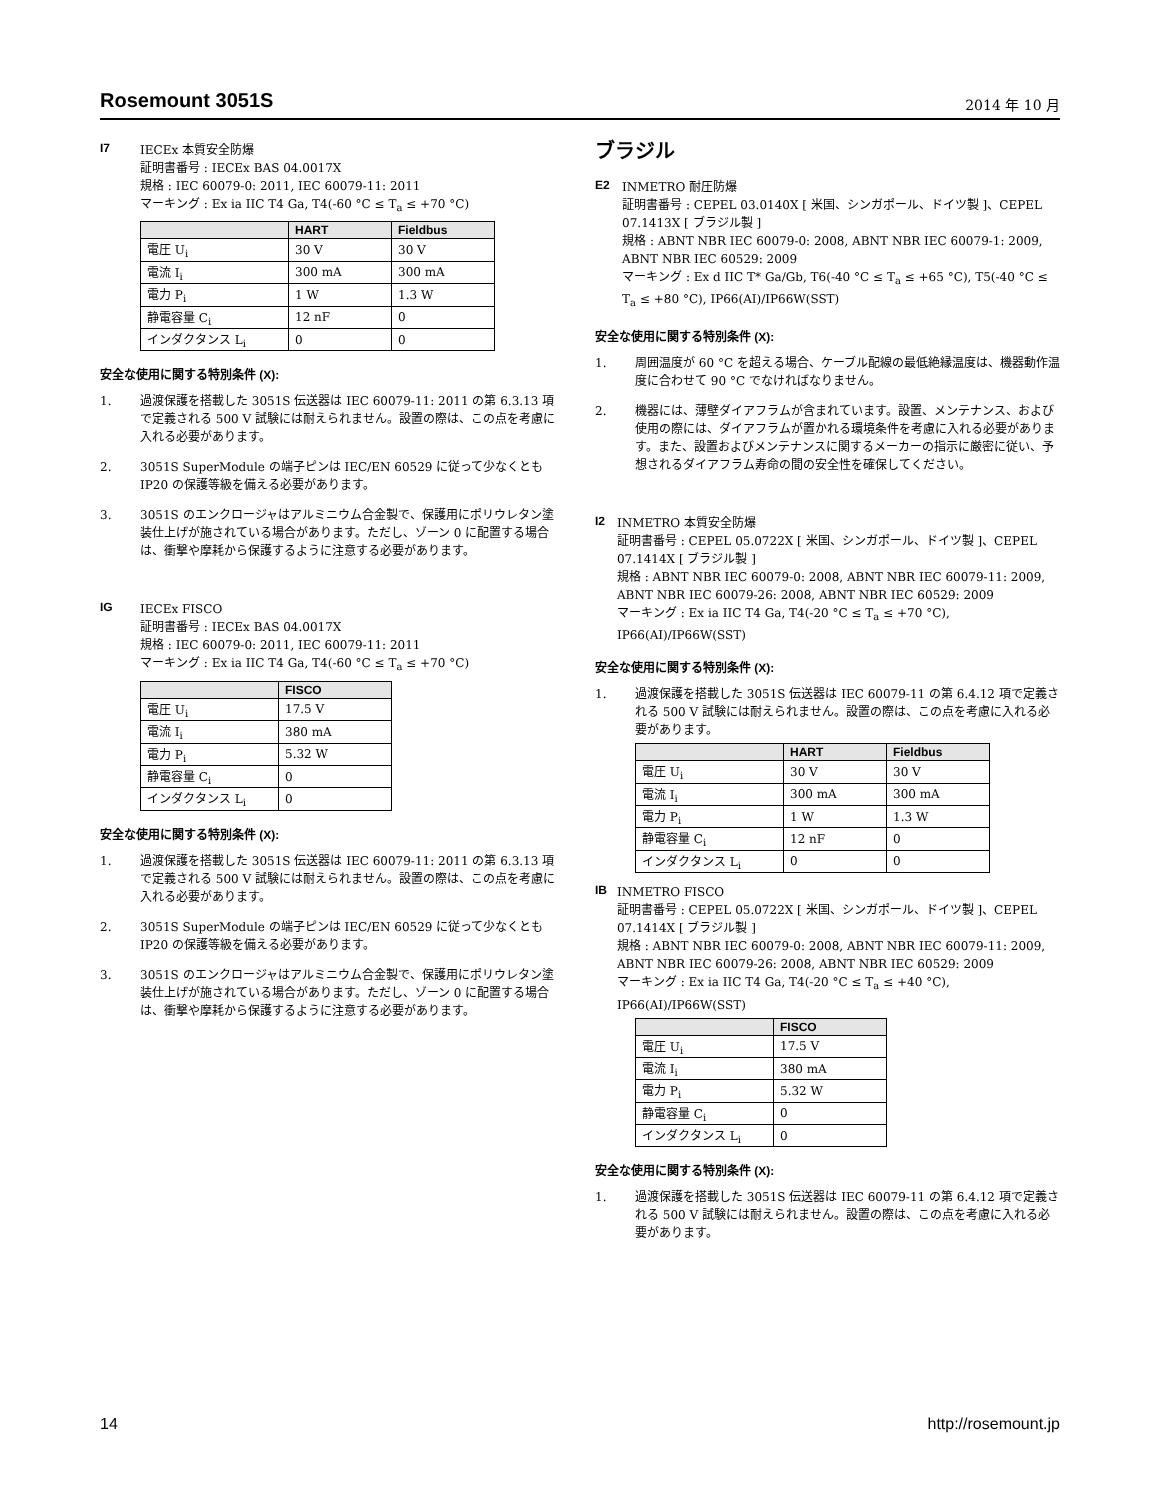Rosemount 3051S
2014 年 10 月
I7
IECEx 本質安全防爆
証明書番号 : IECEx BAS 04.0017X
規格 : IEC 60079-0: 2011, IEC 60079-11: 2011
マーキング : Ex ia IIC T4 Ga, T4(-60 °C ≤ T<sub>a</sub> ≤ +70 °C)
| | HART | Fieldbus |
| --- | --- | --- |
| 電圧 U<sub>i</sub> | 30 V | 30 V |
| 電流 I<sub>i</sub> | 300 mA | 300 mA |
| 電力 P<sub>i</sub> | 1 W | 1.3 W |
| 静電容量 C<sub>i</sub> | 12 nF | 0 |
| インダクタンス L<sub>i</sub> | 0 | 0 |
安全な使用に関する特別条件 (X):
1. 過渡保護を搭載した 3051S 伝送器は IEC 60079-11: 2011 の第 6.3.13 項で定義される 500 V 試験には耐えられません。設置の際は、この点を考慮に入れる必要があります。
2. 3051S SuperModule の端子ピンは IEC/EN 60529 に従って少なくとも IP20 の保護等級を備える必要があります。
3. 3051S のエンクロージャはアルミニウム合金製で、保護用にポリウレタン塗装仕上げが施されている場合があります。ただし、ゾーン 0 に配置する場合は、衝撃や摩耗から保護するように注意する必要があります。
IG
IECEx FISCO
証明書番号 : IECEx BAS 04.0017X
規格 : IEC 60079-0: 2011, IEC 60079-11: 2011
マーキング : Ex ia IIC T4 Ga, T4(-60 °C ≤ T<sub>a</sub> ≤ +70 °C)
| | FISCO |
| --- | --- |
| 電圧 U<sub>i</sub> | 17.5 V |
| 電流 I<sub>i</sub> | 380 mA |
| 電力 P<sub>i</sub> | 5.32 W |
| 静電容量 C<sub>i</sub> | 0 |
| インダクタンス L<sub>i</sub> | 0 |
安全な使用に関する特別条件 (X):
1. 過渡保護を搭載した 3051S 伝送器は IEC 60079-11: 2011 の第 6.3.13 項で定義される 500 V 試験には耐えられません。設置の際は、この点を考慮に入れる必要があります。
2. 3051S SuperModule の端子ピンは IEC/EN 60529 に従って少なくとも IP20 の保護等級を備える必要があります。
3. 3051S のエンクロージャはアルミニウム合金製で、保護用にポリウレタン塗装仕上げが施されている場合があります。ただし、ゾーン 0 に配置する場合は、衝撃や摩耗から保護するように注意する必要があります。
ブラジル
E2
INMETRO 耐圧防爆
証明書番号 : CEPEL 03.0140X [ 米国、シンガポール、ドイツ製 ]、CEPEL 07.1413X [ ブラジル製 ]
規格 : ABNT NBR IEC 60079-0: 2008, ABNT NBR IEC 60079-1: 2009, ABNT NBR IEC 60529: 2009
マーキング : Ex d IIC T* Ga/Gb, T6(-40 °C ≤ T<sub>a</sub> ≤ +65 °C), T5(-40 °C ≤ T<sub>a</sub> ≤ +80 °C), IP66(AI)/IP66W(SST)
安全な使用に関する特別条件 (X):
1. 周囲温度が 60 °C を超える場合、ケーブル配線の最低絶縁温度は、機器動作温度に合わせて 90 °C でなければなりません。
2. 機器には、薄壁ダイアフラムが含まれています。設置、メンテナンス、および使用の際には、ダイアフラムが置かれる環境条件を考慮に入れる必要があります。また、設置およびメンテナンスに関するメーカーの指示に厳密に従い、予想されるダイアフラム寿命の間の安全性を確保してください。
I2
INMETRO 本質安全防爆
証明書番号 : CEPEL 05.0722X [ 米国、シンガポール、ドイツ製 ]、CEPEL 07.1414X [ ブラジル製 ]
規格 : ABNT NBR IEC 60079-0: 2008, ABNT NBR IEC 60079-11: 2009, ABNT NBR IEC 60079-26: 2008, ABNT NBR IEC 60529: 2009
マーキング : Ex ia IIC T4 Ga, T4(-20 °C ≤ T<sub>a</sub> ≤ +70 °C), IP66(AI)/IP66W(SST)
安全な使用に関する特別条件 (X):
1. 過渡保護を搭載した 3051S 伝送器は IEC 60079-11 の第 6.4.12 項で定義される 500 V 試験には耐えられません。設置の際は、この点を考慮に入れる必要があります。
| | HART | Fieldbus |
| --- | --- | --- |
| 電圧 U<sub>i</sub> | 30 V | 30 V |
| 電流 I<sub>i</sub> | 300 mA | 300 mA |
| 電力 P<sub>i</sub> | 1 W | 1.3 W |
| 静電容量 C<sub>i</sub> | 12 nF | 0 |
| インダクタンス L<sub>i</sub> | 0 | 0 |
IB
INMETRO FISCO
証明書番号 : CEPEL 05.0722X [ 米国、シンガポール、ドイツ製 ]、CEPEL 07.1414X [ ブラジル製 ]
規格 : ABNT NBR IEC 60079-0: 2008, ABNT NBR IEC 60079-11: 2009, ABNT NBR IEC 60079-26: 2008, ABNT NBR IEC 60529: 2009
マーキング : Ex ia IIC T4 Ga, T4(-20 °C ≤ T<sub>a</sub> ≤ +40 °C), IP66(AI)/IP66W(SST)
| | FISCO |
| --- | --- |
| 電圧 U<sub>i</sub> | 17.5 V |
| 電流 I<sub>i</sub> | 380 mA |
| 電力 P<sub>i</sub> | 5.32 W |
| 静電容量 C<sub>i</sub> | 0 |
| インダクタンス L<sub>i</sub> | 0 |
安全な使用に関する特別条件 (X):
1. 過渡保護を搭載した 3051S 伝送器は IEC 60079-11 の第 6.4.12 項で定義される 500 V 試験には耐えられません。設置の際は、この点を考慮に入れる必要があります。
14 http://rosemount.jp